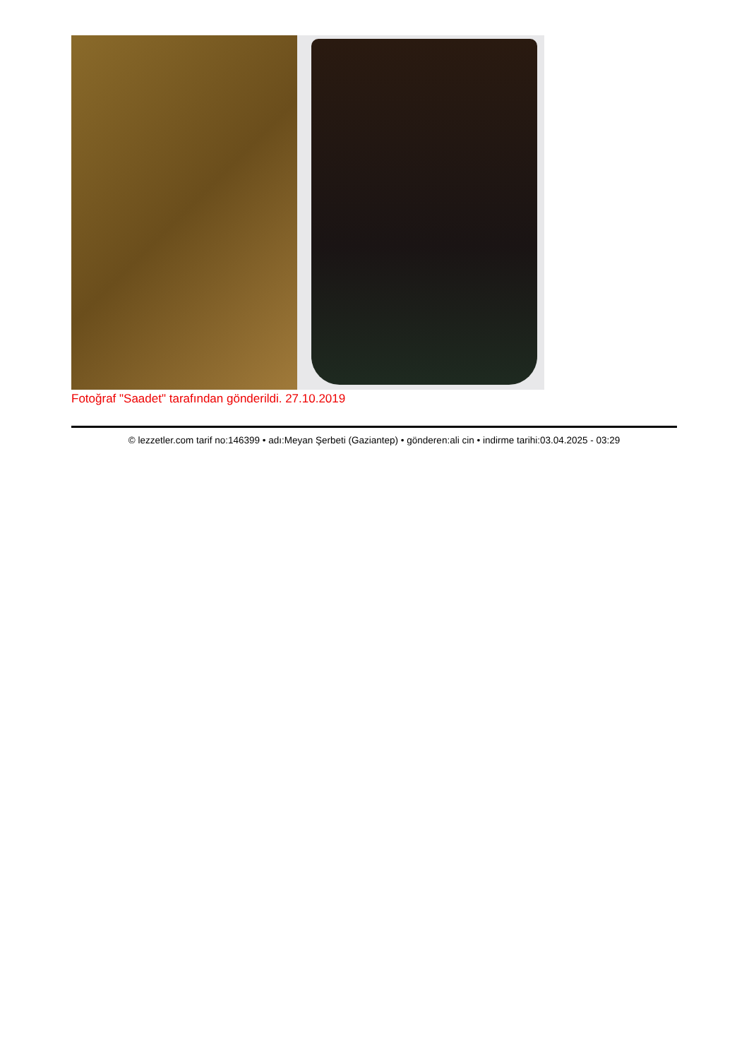Fotoğraf "Saadet" tarafından gönderildi. 27.10.2019
© lezzetler.com tarif no:146399 • adı:Meyan Şerbeti (Gaziantep) • gönderen:ali cin • indirme tarihi:03.04.2025 - 03:29